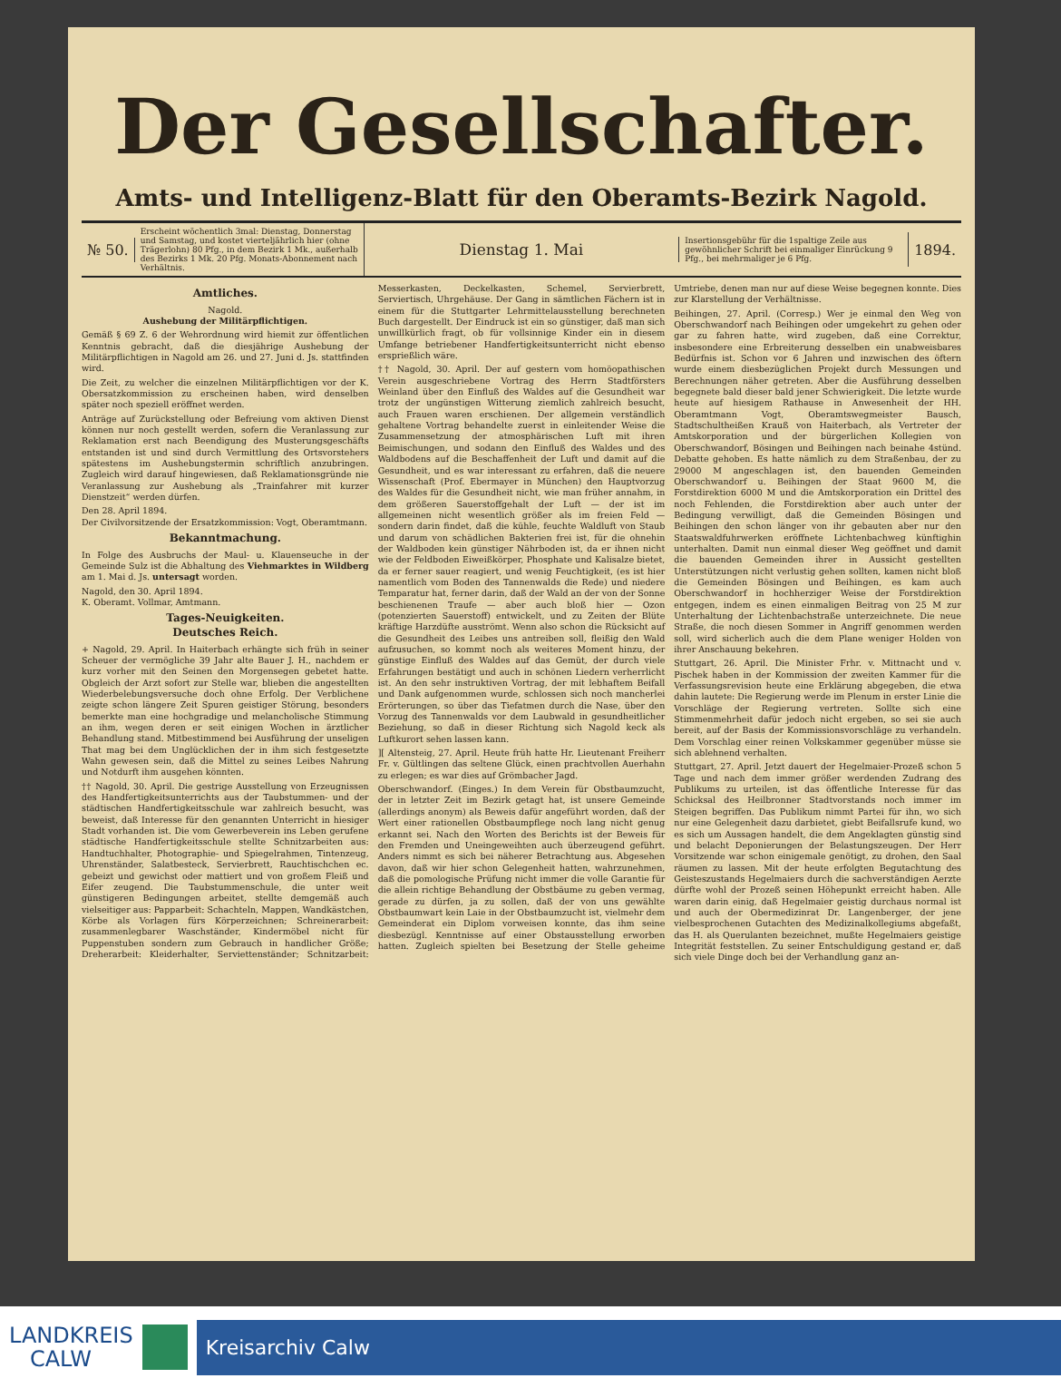Der Gesellschafter.
Amts- und Intelligenz-Blatt für den Oberamts-Bezirk Nagold.
№ 50.
Erscheint wöchentlich 3mal: Dienstag, Donnerstag und Samstag, und kostet vierteljährlich hier (ohne Trägerlohn) 80 Pfg., in dem Bezirk 1 Mk., außerhalb des Bezirks 1 Mk. 20 Pfg. Monats-Abonnement nach Verhältnis.
Dienstag 1. Mai
Insertionsgebühr für die 1spaltige Zeile aus gewöhnlicher Schrift bei einmaliger Einrückung 9 Pfg., bei mehrmaliger je 6 Pfg.
1894.
Amtliches.
Nagold.
Aushebung der Militärpflichtigen.
Gemäß § 69 Z. 6 der Wehrordnung wird hiemit zur öffentlichen Kenntnis gebracht, daß die diesjährige Aushebung der Militärpflichtigen in Nagold am 26. und 27. Juni d. Js. stattfinden wird.
Die Zeit, zu welcher die einzelnen Militärpflichtigen vor der K. Obersatzkommission zu erscheinen haben, wird denselben später noch speziell eröffnet werden.
Anträge auf Zurückstellung oder Befreiung vom aktiven Dienst können nur noch gestellt werden, sofern die Veranlassung zur Reklamation erst nach Beendigung des Musterungsgeschäfts entstanden ist und sind durch Vermittlung des Ortsvorstehers spätestens im Aushebungstermin schriftlich anzubringen. Zugleich wird darauf hingewiesen, daß Reklamationsgründe nie Veranlassung zur Aushebung als „Trainfahrer mit kurzer Dienstzeit“ werden dürfen.
Den 28. April 1894.
Der Civilvorsitzende der Ersatzkommission: Vogt, Oberamtmann.
Bekanntmachung.
In Folge des Ausbruchs der Maul- u. Klauenseuche in der Gemeinde Sulz ist die Abhaltung des Viehmarktes in Wildberg am 1. Mai d. Js. untersagt worden.
Nagold, den 30. April 1894.
K. Oberamt. Vollmar, Amtmann.
Tages-Neuigkeiten.
Deutsches Reich.
+ Nagold, 29. April. In Haiterbach erhängte sich früh in seiner Scheuer der vermögliche 39 Jahr alte Bauer J. H., nachdem er kurz vorher mit den Seinen den Morgensegen gebetet hatte. Obgleich der Arzt sofort zur Stelle war, blieben die angestellten Wiederbelebungsversuche doch ohne Erfolg. Der Verblichene zeigte schon längere Zeit Spuren geistiger Störung, besonders bemerkte man eine hochgradige und melancholische Stimmung an ihm, wegen deren er seit einigen Wochen in ärztlicher Behandlung stand. Mitbestimmend bei Ausführung der unseligen That mag bei dem Unglücklichen der in ihm sich festgesetzte Wahn gewesen sein, daß die Mittel zu seines Leibes Nahrung und Notdurft ihm ausgehen könnten.
†† Nagold, 30. April. Die gestrige Ausstellung von Erzeugnissen des Handfertigkeitsunterrichts aus der Taubstummen- und der städtischen Handfertigkeitsschule war zahlreich besucht, was beweist, daß Interesse für den genannten Unterricht in hiesiger Stadt vorhanden ist. Die vom Gewerbeverein ins Leben gerufene städtische Handfertigkeitsschule stellte Schnitzarbeiten aus: Handtuchhalter, Photographie- und Spiegelrahmen, Tintenzeug, Uhrenständer, Salatbesteck, Servierbrett, Rauchtischchen ec. gebeizt und gewichst oder mattiert und von großem Fleiß und Eifer zeugend. Die Taubstummenschule, die unter weit günstigeren Bedingungen arbeitet, stellte demgemäß auch vielseitiger aus: Papparbeit: Schachteln, Mappen, Wandkästchen, Körbe als Vorlagen fürs Körperzeichnen; Schreinerarbeit: zusammenlegbarer Waschständer, Kindermöbel nicht für Puppenstuben sondern zum Gebrauch in handlicher Größe; Dreherarbeit: Kleiderhalter, Serviettenständer; Schnitzarbeit: Messerkasten, Deckelkasten, Schemel, Servierbrett, Serviertisch, Uhrgehäuse. Der Gang in sämtlichen Fächern ist in einem für die Stuttgarter Lehrmittelausstellung berechneten Buch dargestellt. Der Eindruck ist ein so günstiger, daß man sich unwillkürlich fragt, ob für vollsinnige Kinder ein in diesem Umfange betriebener Handfertigkeitsunterricht nicht ebenso ersprießlich wäre.
†† Nagold, 30. April. Der auf gestern vom homöopathischen Verein ausgeschriebene Vortrag des Herrn Stadtförsters Weinland über den Einfluß des Waldes auf die Gesundheit war trotz der ungünstigen Witterung ziemlich zahlreich besucht, auch Frauen waren erschienen. Der allgemein verständlich gehaltene Vortrag behandelte zuerst in einleitender Weise die Zusammensetzung der atmosphärischen Luft mit ihren Beimischungen, und sodann den Einfluß des Waldes und des Waldbodens auf die Beschaffenheit der Luft und damit auf die Gesundheit, und es war interessant zu erfahren, daß die neuere Wissenschaft (Prof. Ebermayer in München) den Hauptvorzug des Waldes für die Gesundheit nicht, wie man früher annahm, in dem größeren Sauerstoffgehalt der Luft — der ist im allgemeinen nicht wesentlich größer als im freien Feld — sondern darin findet, daß die kühle, feuchte Waldluft von Staub und darum von schädlichen Bakterien frei ist, für die ohnehin der Waldboden kein günstiger Nährboden ist, da er ihnen nicht wie der Feldboden Eiweißkörper, Phosphate und Kalisalze bietet, da er ferner sauer reagiert, und wenig Feuchtigkeit, (es ist hier namentlich vom Boden des Tannenwalds die Rede) und niedere Temparatur hat, ferner darin, daß der Wald an der von der Sonne beschienenen Traufe — aber auch bloß hier — Ozon (potenzierten Sauerstoff) entwickelt, und zu Zeiten der Blüte kräftige Harzdüfte ausströmt. Wenn also schon die Rücksicht auf die Gesundheit des Leibes uns antreiben soll, fleißig den Wald aufzusuchen, so kommt noch als weiteres Moment hinzu, der günstige Einfluß des Waldes auf das Gemüt, der durch viele Erfahrungen bestätigt und auch in schönen Liedern verherrlicht ist. An den sehr instruktiven Vortrag, der mit lebhaftem Beifall und Dank aufgenommen wurde, schlossen sich noch mancherlei Erörterungen, so über das Tiefatmen durch die Nase, über den Vorzug des Tannenwalds vor dem Laubwald in gesundheitlicher Beziehung, so daß in dieser Richtung sich Nagold keck als Luftkurort sehen lassen kann.
][ Altensteig, 27. April. Heute früh hatte Hr. Lieutenant Freiherr Fr. v. Gültlingen das seltene Glück, einen prachtvollen Auerhahn zu erlegen; es war dies auf Grömbacher Jagd.
Oberschwandorf. (Einges.) In dem Verein für Obstbaumzucht, der in letzter Zeit im Bezirk getagt hat, ist unsere Gemeinde (allerdings anonym) als Beweis dafür angeführt worden, daß der Wert einer rationellen Obstbaumpflege noch lang nicht genug erkannt sei. Nach den Worten des Berichts ist der Beweis für den Fremden und Uneingeweihten auch überzeugend geführt. Anders nimmt es sich bei näherer Betrachtung aus. Abgesehen davon, daß wir hier schon Gelegenheit hatten, wahrzunehmen, daß die pomologische Prüfung nicht immer die volle Garantie für die allein richtige Behandlung der Obstbäume zu geben vermag, gerade zu dürfen, ja zu sollen, daß der von uns gewählte Obstbaumwart kein Laie in der Obstbaumzucht ist, vielmehr dem Gemeinderat ein Diplom vorweisen konnte, das ihm seine diesbezügl. Kenntnisse auf einer Obstausstellung erworben hatten. Zugleich spielten bei Besetzung der Stelle geheime Umtriebe, denen man nur auf diese Weise begegnen konnte. Dies zur Klarstellung der Verhältnisse.
Beihingen, 27. April. (Corresp.) Wer je einmal den Weg von Oberschwandorf nach Beihingen oder umgekehrt zu gehen oder gar zu fahren hatte, wird zugeben, daß eine Correktur, insbesondere eine Erbreiterung desselben ein unabweisbares Bedürfnis ist. Schon vor 6 Jahren und inzwischen des öftern wurde einem diesbezüglichen Projekt durch Messungen und Berechnungen näher getreten. Aber die Ausführung desselben begegnete bald dieser bald jener Schwierigkeit. Die letzte wurde heute auf hiesigem Rathause in Anwesenheit der HH. Oberamtmann Vogt, Oberamtswegmeister Bausch, Stadtschultheißen Krauß von Haiterbach, als Vertreter der Amtskorporation und der bürgerlichen Kollegien von Oberschwandorf, Bösingen und Beihingen nach beinahe 4stünd. Debatte gehoben. Es hatte nämlich zu dem Straßenbau, der zu 29000 M angeschlagen ist, den bauenden Gemeinden Oberschwandorf u. Beihingen der Staat 9600 M, die Forstdirektion 6000 M und die Amtskorporation ein Drittel des noch Fehlenden, die Forstdirektion aber auch unter der Bedingung verwilligt, daß die Gemeinden Bösingen und Beihingen den schon länger von ihr gebauten aber nur den Staatswaldfuhrwerken eröffnete Lichtenbachweg künftighin unterhalten. Damit nun einmal dieser Weg geöffnet und damit die bauenden Gemeinden ihrer in Aussicht gestellten Unterstützungen nicht verlustig gehen sollten, kamen nicht bloß die Gemeinden Bösingen und Beihingen, es kam auch Oberschwandorf in hochherziger Weise der Forstdirektion entgegen, indem es einen einmaligen Beitrag von 25 M zur Unterhaltung der Lichtenbachstraße unterzeichnete. Die neue Straße, die noch diesen Sommer in Angriff genommen werden soll, wird sicherlich auch die dem Plane weniger Holden von ihrer Anschauung bekehren.
Stuttgart, 26. April. Die Minister Frhr. v. Mittnacht und v. Pischek haben in der Kommission der zweiten Kammer für die Verfassungsrevision heute eine Erklärung abgegeben, die etwa dahin lautete: Die Regierung werde im Plenum in erster Linie die Vorschläge der Regierung vertreten. Sollte sich eine Stimmenmehrheit dafür jedoch nicht ergeben, so sei sie auch bereit, auf der Basis der Kommissionsvorschläge zu verhandeln. Dem Vorschlag einer reinen Volkskammer gegenüber müsse sie sich ablehnend verhalten.
Stuttgart, 27. April. Jetzt dauert der Hegelmaier-Prozeß schon 5 Tage und nach dem immer größer werdenden Zudrang des Publikums zu urteilen, ist das öffentliche Interesse für das Schicksal des Heilbronner Stadtvorstands noch immer im Steigen begriffen. Das Publikum nimmt Partei für ihn, wo sich nur eine Gelegenheit dazu darbietet, giebt Beifallsrufe kund, wo es sich um Aussagen handelt, die dem Angeklagten günstig sind und belacht Deponierungen der Belastungszeugen. Der Herr Vorsitzende war schon einigemale genötigt, zu drohen, den Saal räumen zu lassen. Mit der heute erfolgten Begutachtung des Geisteszustands Hegelmaiers durch die sachverständigen Aerzte dürfte wohl der Prozeß seinen Höhepunkt erreicht haben. Alle waren darin einig, daß Hegelmaier geistig durchaus normal ist und auch der Obermedizinrat Dr. Langenberger, der jene vielbesprochenen Gutachten des Medizinalkollegiums abgefaßt, das H. als Querulanten bezeichnet, mußte Hegelmaiers geistige Integrität feststellen. Zu seiner Entschuldigung gestand er, daß sich viele Dinge doch bei der Verhandlung ganz an-
LANDKREIS
CALW
Kreisarchiv Calw